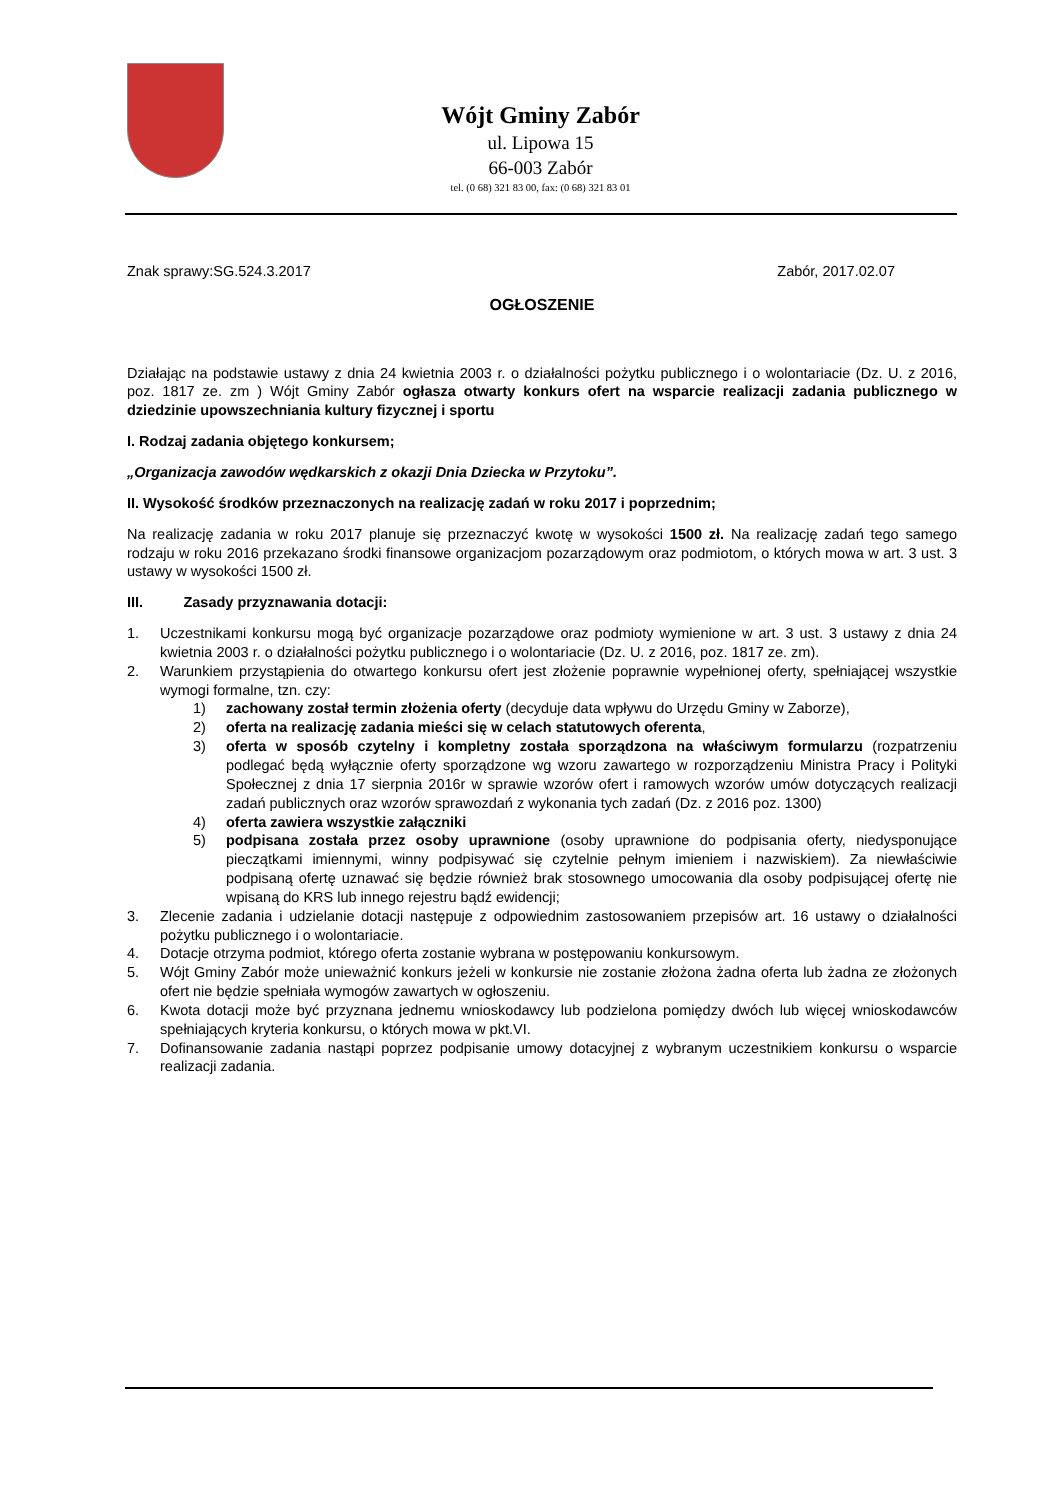Wójt Gminy Zabór
ul. Lipowa 15
66-003 Zabór
tel. (0 68) 321 83 00, fax: (0 68) 321 83 01
Znak sprawy:SG.524.3.2017 Zabór, 2017.02.07
OGŁOSZENIE
Działając na podstawie ustawy z dnia 24 kwietnia 2003 r. o działalności pożytku publicznego i o wolontariacie (Dz. U. z 2016, poz. 1817 ze. zm ) Wójt Gminy Zabór ogłasza otwarty konkurs ofert na wsparcie realizacji zadania publicznego w dziedzinie upowszechniania kultury fizycznej i sportu
I. Rodzaj zadania objętego konkursem;
„Organizacja zawodów wędkarskich z okazji Dnia Dziecka w Przytoku”.
II. Wysokość środków przeznaczonych na realizację zadań w roku 2017 i poprzednim;
Na realizację zadania w roku 2017 planuje się przeznaczyć kwotę w wysokości 1500 zł. Na realizację zadań tego samego rodzaju w roku 2016 przekazano środki finansowe organizacjom pozarządowym oraz podmiotom, o których mowa w art. 3 ust. 3 ustawy w wysokości 1500 zł.
III. Zasady przyznawania dotacji:
1. Uczestnikami konkursu mogą być organizacje pozarządowe oraz podmioty wymienione w art. 3 ust. 3 ustawy z dnia 24 kwietnia 2003 r. o działalności pożytku publicznego i o wolontariacie (Dz. U. z 2016, poz. 1817 ze. zm).
2. Warunkiem przystąpienia do otwartego konkursu ofert jest złożenie poprawnie wypełnionej oferty, spełniającej wszystkie wymogi formalne, tzn. czy:
1) zachowany został termin złożenia oferty (decyduje data wpływu do Urzędu Gminy w Zaborze),
2) oferta na realizację zadania mieści się w celach statutowych oferenta,
3) oferta w sposób czytelny i kompletny została sporządzona na właściwym formularzu (rozpatrzeniu podlegać będą wyłącznie oferty sporządzone wg wzoru zawartego w rozporządzeniu Ministra Pracy i Polityki Społecznej z dnia 17 sierpnia 2016r w sprawie wzorów ofert i ramowych wzorów umów dotyczących realizacji zadań publicznych oraz wzorów sprawozdań z wykonania tych zadań (Dz. z 2016 poz. 1300)
4) oferta zawiera wszystkie załączniki
5) podpisana została przez osoby uprawnione (osoby uprawnione do podpisania oferty, niedysponujące pieczątkami imiennymi, winny podpisywać się czytelnie pełnym imieniem i nazwiskiem). Za niewłaściwie podpisaną ofertę uznawać się będzie również brak stosownego umocowania dla osoby podpisującej ofertę nie wpisaną do KRS lub innego rejestru bądź ewidencji;
3. Zlecenie zadania i udzielanie dotacji następuje z odpowiednim zastosowaniem przepisów art. 16 ustawy o działalności pożytku publicznego i o wolontariacie.
4. Dotacje otrzyma podmiot, którego oferta zostanie wybrana w postępowaniu konkursowym.
5. Wójt Gminy Zabór może unieważnić konkurs jeżeli w konkursie nie zostanie złożona żadna oferta lub żadna ze złożonych ofert nie będzie spełniała wymogów zawartych w ogłoszeniu.
6. Kwota dotacji może być przyznana jednemu wnioskodawcy lub podzielona pomiędzy dwóch lub więcej wnioskodawców spełniających kryteria konkursu, o których mowa w pkt.VI.
7. Dofinansowanie zadania nastąpi poprzez podpisanie umowy dotacyjnej z wybranym uczestnikiem konkursu o wsparcie realizacji zadania.